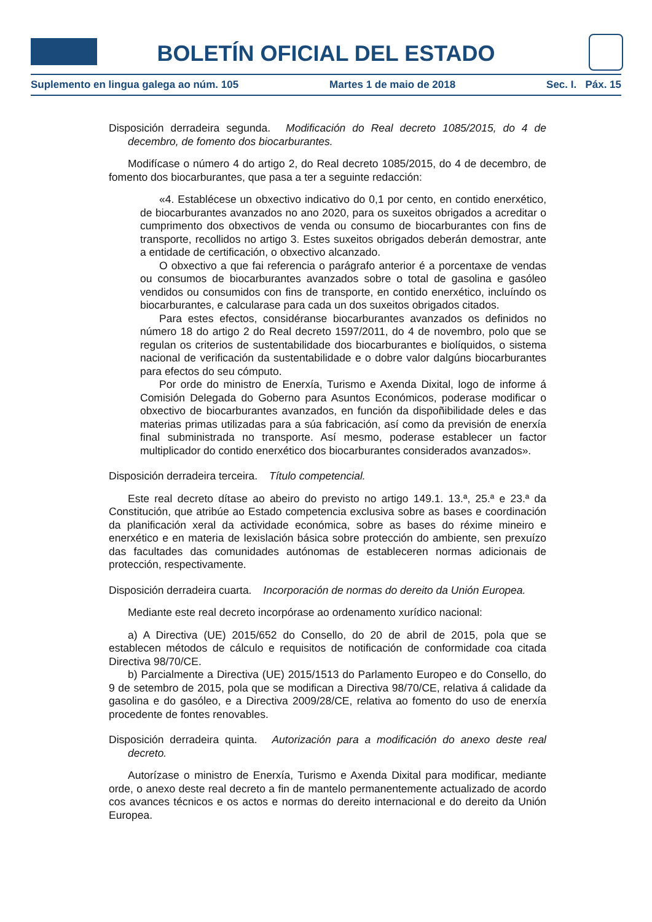BOLETÍN OFICIAL DEL ESTADO
Suplemento en lingua galega ao núm. 105 Martes 1 de maio de 2018 Sec. I. Páx. 15
Disposición derradeira segunda. Modificación do Real decreto 1085/2015, do 4 de decembro, de fomento dos biocarburantes.
Modifícase o número 4 do artigo 2, do Real decreto 1085/2015, do 4 de decembro, de fomento dos biocarburantes, que pasa a ter a seguinte redacción:
«4. Establécese un obxectivo indicativo do 0,1 por cento, en contido enerxético, de biocarburantes avanzados no ano 2020, para os suxeitos obrigados a acreditar o cumprimento dos obxectivos de venda ou consumo de biocarburantes con fins de transporte, recollidos no artigo 3. Estes suxeitos obrigados deberán demostrar, ante a entidade de certificación, o obxectivo alcanzado.
O obxectivo a que fai referencia o parágrafo anterior é a porcentaxe de vendas ou consumos de biocarburantes avanzados sobre o total de gasolina e gasóleo vendidos ou consumidos con fins de transporte, en contido enerxético, incluíndo os biocarburantes, e calcularase para cada un dos suxeitos obrigados citados.
Para estes efectos, considéranse biocarburantes avanzados os definidos no número 18 do artigo 2 do Real decreto 1597/2011, do 4 de novembro, polo que se regulan os criterios de sustentabilidade dos biocarburantes e biolíquidos, o sistema nacional de verificación da sustentabilidade e o dobre valor dalgúns biocarburantes para efectos do seu cómputo.
Por orde do ministro de Enerxía, Turismo e Axenda Dixital, logo de informe á Comisión Delegada do Goberno para Asuntos Económicos, poderase modificar o obxectivo de biocarburantes avanzados, en función da dispoñibilidade deles e das materias primas utilizadas para a súa fabricación, así como da previsión de enerxía final subministrada no transporte. Así mesmo, poderase establecer un factor multiplicador do contido enerxético dos biocarburantes considerados avanzados».
Disposición derradeira terceira. Título competencial.
Este real decreto dítase ao abeiro do previsto no artigo 149.1. 13.ª, 25.ª e 23.ª da Constitución, que atribúe ao Estado competencia exclusiva sobre as bases e coordinación da planificación xeral da actividade económica, sobre as bases do réxime mineiro e enerxético e en materia de lexislación básica sobre protección do ambiente, sen prexuízo das facultades das comunidades autónomas de estableceren normas adicionais de protección, respectivamente.
Disposición derradeira cuarta. Incorporación de normas do dereito da Unión Europea.
Mediante este real decreto incorpórase ao ordenamento xurídico nacional:
a) A Directiva (UE) 2015/652 do Consello, do 20 de abril de 2015, pola que se establecen métodos de cálculo e requisitos de notificación de conformidade coa citada Directiva 98/70/CE.
b) Parcialmente a Directiva (UE) 2015/1513 do Parlamento Europeo e do Consello, do 9 de setembro de 2015, pola que se modifican a Directiva 98/70/CE, relativa á calidade da gasolina e do gasóleo, e a Directiva 2009/28/CE, relativa ao fomento do uso de enerxía procedente de fontes renovables.
Disposición derradeira quinta. Autorización para a modificación do anexo deste real decreto.
Autorízase o ministro de Enerxía, Turismo e Axenda Dixital para modificar, mediante orde, o anexo deste real decreto a fin de mantelo permanentemente actualizado de acordo cos avances técnicos e os actos e normas do dereito internacional e do dereito da Unión Europea.